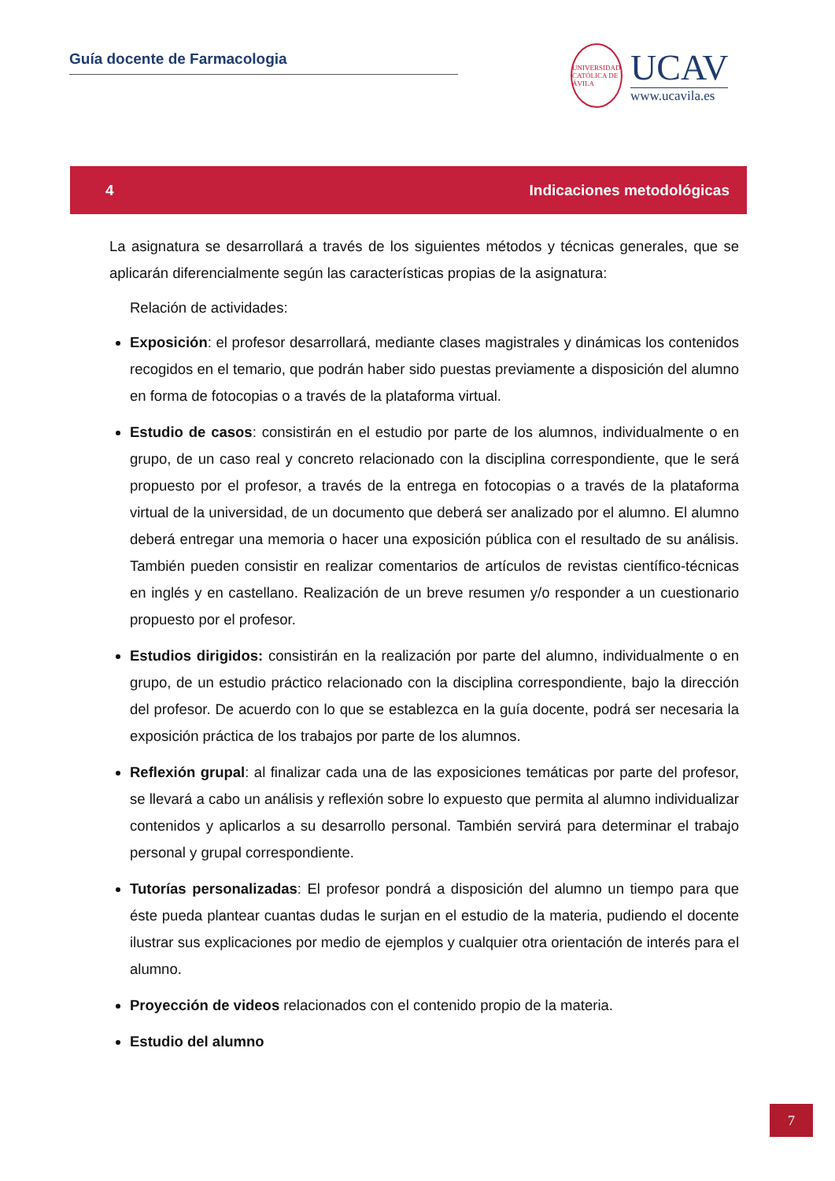Guía docente de Farmacologia
UNIVERSIDAD CATÓLICA DE ÁVILA
UCAV
www.ucavila.es
4 Indicaciones metodológicas
La asignatura se desarrollará a través de los siguientes métodos y técnicas generales, que se aplicarán diferencialmente según las características propias de la asignatura:
Relación de actividades:
Exposición: el profesor desarrollará, mediante clases magistrales y dinámicas los contenidos recogidos en el temario, que podrán haber sido puestas previamente a disposición del alumno en forma de fotocopias o a través de la plataforma virtual.
Estudio de casos: consistirán en el estudio por parte de los alumnos, individualmente o en grupo, de un caso real y concreto relacionado con la disciplina correspondiente, que le será propuesto por el profesor, a través de la entrega en fotocopias o a través de la plataforma virtual de la universidad, de un documento que deberá ser analizado por el alumno. El alumno deberá entregar una memoria o hacer una exposición pública con el resultado de su análisis. También pueden consistir en realizar comentarios de artículos de revistas científico-técnicas en inglés y en castellano. Realización de un breve resumen y/o responder a un cuestionario propuesto por el profesor.
Estudios dirigidos: consistirán en la realización por parte del alumno, individualmente o en grupo, de un estudio práctico relacionado con la disciplina correspondiente, bajo la dirección del profesor. De acuerdo con lo que se establezca en la guía docente, podrá ser necesaria la exposición práctica de los trabajos por parte de los alumnos.
Reflexión grupal: al finalizar cada una de las exposiciones temáticas por parte del profesor, se llevará a cabo un análisis y reflexión sobre lo expuesto que permita al alumno individualizar contenidos y aplicarlos a su desarrollo personal. También servirá para determinar el trabajo personal y grupal correspondiente.
Tutorías personalizadas: El profesor pondrá a disposición del alumno un tiempo para que éste pueda plantear cuantas dudas le surjan en el estudio de la materia, pudiendo el docente ilustrar sus explicaciones por medio de ejemplos y cualquier otra orientación de interés para el alumno.
Proyección de videos relacionados con el contenido propio de la materia.
Estudio del alumno
7